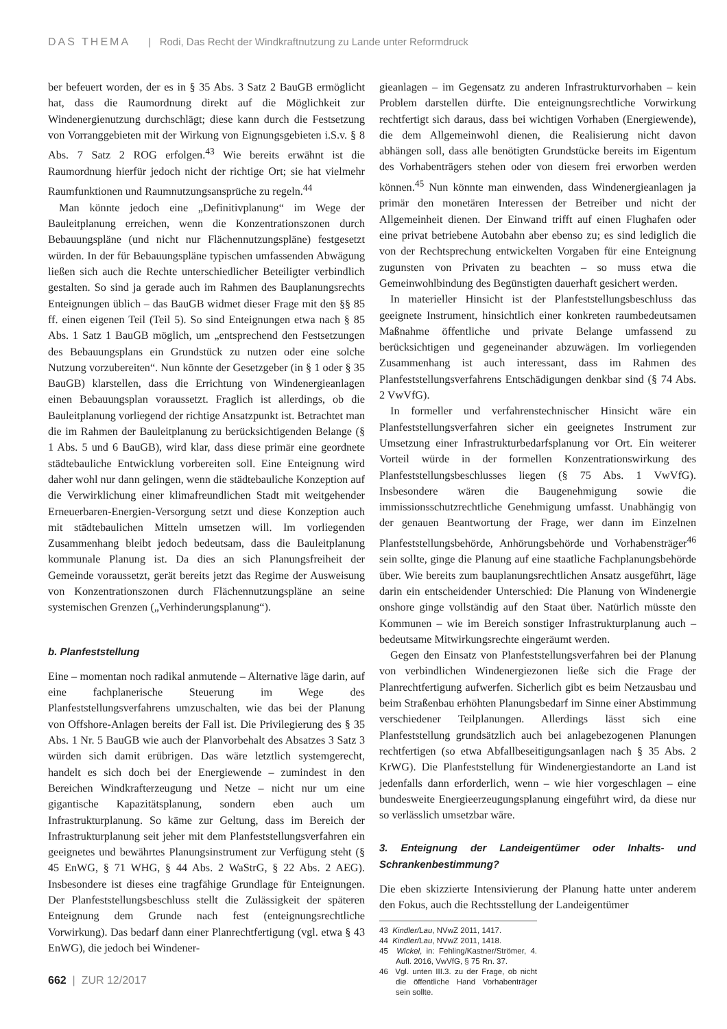DAS THEMA | Rodi, Das Recht der Windkraftnutzung zu Lande unter Reformdruck
ber befeuert worden, der es in § 35 Abs. 3 Satz 2 BauGB ermöglicht hat, dass die Raumordnung direkt auf die Möglichkeit zur Windenergienutzung durchschlägt; diese kann durch die Festsetzung von Vorranggebieten mit der Wirkung von Eignungsgebieten i.S.v. § 8 Abs. 7 Satz 2 ROG erfolgen.<sup>43</sup> Wie bereits erwähnt ist die Raumordnung hierfür jedoch nicht der richtige Ort; sie hat vielmehr Raumfunktionen und Raumnutzungsansprüche zu regeln.<sup>44</sup>
Man könnte jedoch eine „Definitivplanung“ im Wege der Bauleitplanung erreichen, wenn die Konzentrationszonen durch Bebauungspläne (und nicht nur Flächennutzungspläne) festgesetzt würden. In der für Bebauungspläne typischen umfassenden Abwägung ließen sich auch die Rechte unterschiedlicher Beteiligter verbindlich gestalten. So sind ja gerade auch im Rahmen des Bauplanungsrechts Enteignungen üblich – das BauGB widmet dieser Frage mit den §§ 85 ff. einen eigenen Teil (Teil 5). So sind Enteignungen etwa nach § 85 Abs. 1 Satz 1 BauGB möglich, um „entsprechend den Festsetzungen des Bebauungsplans ein Grundstück zu nutzen oder eine solche Nutzung vorzubereiten“. Nun könnte der Gesetzgeber (in § 1 oder § 35 BauGB) klarstellen, dass die Errichtung von Windenergieanlagen einen Bebauungsplan voraussetzt. Fraglich ist allerdings, ob die Bauleitplanung vorliegend der richtige Ansatzpunkt ist. Betrachtet man die im Rahmen der Bauleitplanung zu berücksichtigenden Belange (§ 1 Abs. 5 und 6 BauGB), wird klar, dass diese primär eine geordnete städtebauliche Entwicklung vorbereiten soll. Eine Enteignung wird daher wohl nur dann gelingen, wenn die städtebauliche Konzeption auf die Verwirklichung einer klimafreundlichen Stadt mit weitgehender Erneuerbaren-Energien-Versorgung setzt und diese Konzeption auch mit städtebaulichen Mitteln umsetzen will. Im vorliegenden Zusammenhang bleibt jedoch bedeutsam, dass die Bauleitplanung kommunale Planung ist. Da dies an sich Planungsfreiheit der Gemeinde voraussetzt, gerät bereits jetzt das Regime der Ausweisung von Konzentrationszonen durch Flächennutzungspläne an seine systemischen Grenzen („Verhinderungsplanung“).
b. Planfeststellung
Eine – momentan noch radikal anmutende – Alternative läge darin, auf eine fachplanerische Steuerung im Wege des Planfeststellungsverfahrens umzuschalten, wie das bei der Planung von Offshore-Anlagen bereits der Fall ist. Die Privilegierung des § 35 Abs. 1 Nr. 5 BauGB wie auch der Planvorbehalt des Absatzes 3 Satz 3 würden sich damit erübrigen. Das wäre letztlich systemgerecht, handelt es sich doch bei der Energiewende – zumindest in den Bereichen Windkrafterzeugung und Netze – nicht nur um eine gigantische Kapazitätsplanung, sondern eben auch um Infrastrukturplanung. So käme zur Geltung, dass im Bereich der Infrastrukturplanung seit jeher mit dem Planfeststellungsverfahren ein geeignetes und bewährtes Planungsinstrument zur Verfügung steht (§ 45 EnWG, § 71 WHG, § 44 Abs. 2 WaStrG, § 22 Abs. 2 AEG). Insbesondere ist dieses eine tragfähige Grundlage für Enteignungen. Der Planfeststellungsbeschluss stellt die Zulässigkeit der späteren Enteignung dem Grunde nach fest (enteignungsrechtliche Vorwirkung). Das bedarf dann einer Planrechtfertigung (vgl. etwa § 43 EnWG), die jedoch bei Windener-
gieanlagen – im Gegensatz zu anderen Infrastrukturvorhaben – kein Problem darstellen dürfte. Die enteignungsrechtliche Vorwirkung rechtfertigt sich daraus, dass bei wichtigen Vorhaben (Energiewende), die dem Allgemeinwohl dienen, die Realisierung nicht davon abhängen soll, dass alle benötigten Grundstücke bereits im Eigentum des Vorhabenträgers stehen oder von diesem frei erworben werden können.<sup>45</sup> Nun könnte man einwenden, dass Windenergieanlagen ja primär den monetären Interessen der Betreiber und nicht der Allgemeinheit dienen. Der Einwand trifft auf einen Flughafen oder eine privat betriebene Autobahn aber ebenso zu; es sind lediglich die von der Rechtsprechung entwickelten Vorgaben für eine Enteignung zugunsten von Privaten zu beachten – so muss etwa die Gemeinwohlbindung des Begünstigten dauerhaft gesichert werden.
In materieller Hinsicht ist der Planfeststellungsbeschluss das geeignete Instrument, hinsichtlich einer konkreten raumbedeutsamen Maßnahme öffentliche und private Belange umfassend zu berücksichtigen und gegeneinander abzuwägen. Im vorliegenden Zusammenhang ist auch interessant, dass im Rahmen des Planfeststellungsverfahrens Entschädigungen denkbar sind (§ 74 Abs. 2 VwVfG).
In formeller und verfahrenstechnischer Hinsicht wäre ein Planfeststellungsverfahren sicher ein geeignetes Instrument zur Umsetzung einer Infrastrukturbedarfsplanung vor Ort. Ein weiterer Vorteil würde in der formellen Konzentrationswirkung des Planfeststellungsbeschlusses liegen (§ 75 Abs. 1 VwVfG). Insbesondere wären die Baugenehmigung sowie die immissionsschutzrechtliche Genehmigung umfasst. Unabhängig von der genauen Beantwortung der Frage, wer dann im Einzelnen Planfeststellungsbehörde, Anhörungsbehörde und Vorhabensträger<sup>46</sup> sein sollte, ginge die Planung auf eine staatliche Fachplanungsbehörde über. Wie bereits zum bauplanungsrechtlichen Ansatz ausgeführt, läge darin ein entscheidender Unterschied: Die Planung von Windenergie onshore ginge vollständig auf den Staat über. Natürlich müsste den Kommunen – wie im Bereich sonstiger Infrastrukturplanung auch – bedeutsame Mitwirkungsrechte eingeräumt werden.
Gegen den Einsatz von Planfeststellungsverfahren bei der Planung von verbindlichen Windenergiezonen ließe sich die Frage der Planrechtfertigung aufwerfen. Sicherlich gibt es beim Netzausbau und beim Straßenbau erhöhten Planungsbedarf im Sinne einer Abstimmung verschiedener Teilplanungen. Allerdings lässt sich eine Planfeststellung grundsätzlich auch bei anlagebezogenen Planungen rechtfertigen (so etwa Abfallbeseitigungsanlagen nach § 35 Abs. 2 KrWG). Die Planfeststellung für Windenergiestandorte an Land ist jedenfalls dann erforderlich, wenn – wie hier vorgeschlagen – eine bundesweite Energieerzeugungsplanung eingeführt wird, da diese nur so verlässlich umsetzbar wäre.
3. Enteignung der Landeigentümer oder Inhalts- und Schrankenbestimmung?
Die eben skizzierte Intensivierung der Planung hatte unter anderem den Fokus, auch die Rechtsstellung der Landeigentümer
43 Kindler/Lau, NVwZ 2011, 1417.
44 Kindler/Lau, NVwZ 2011, 1418.
45 Wickel, in: Fehling/Kastner/Strömer, 4. Aufl. 2016, VwVfG, § 75 Rn. 37.
46 Vgl. unten III.3. zu der Frage, ob nicht die öffentliche Hand Vorhabenträger sein sollte.
662 | ZUR 12/2017